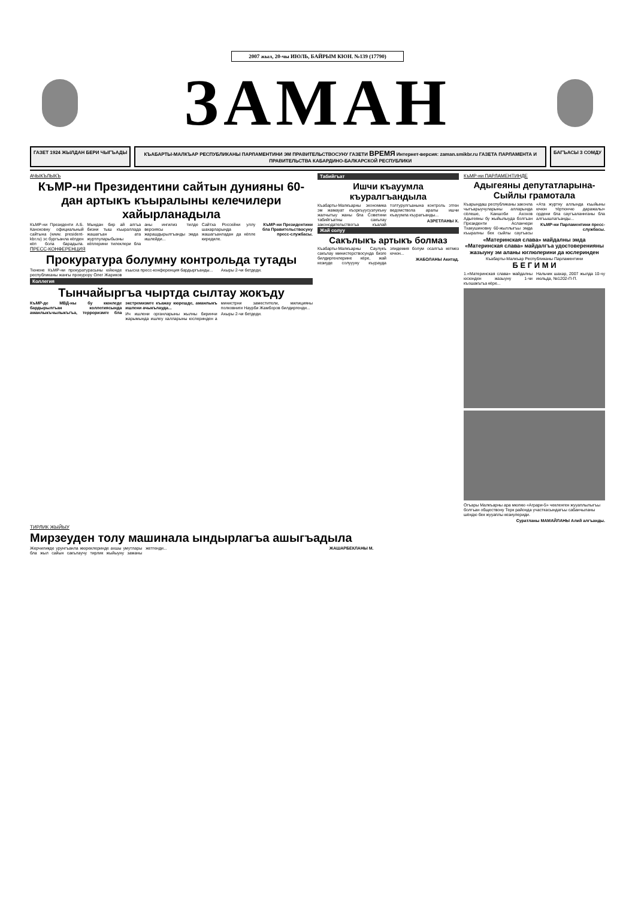2007 жыл, 20-чы ИЮЛЬ, БАЙРЫМ КЮН. №139 (17790)
ЗАМАН
ГАЗЕТ 1924 ЖЫЛДАН БЕРИ ЧЫГЪАДЫ КЪАБАРТЫ-МАЛКЪАР РЕСПУБЛИКАНЫ ПАРЛАМЕНТИНИ ЭМ ПРАВИТЕЛЬСТВОСУНУ ГАЗЕТИ ВРЕМЯ Интернет-версия: zaman.smikbr.ru ГАЗЕТА ПАРЛАМЕНТА И ПРАВИТЕЛЬСТВА КАБАРДИНО-БАЛКАРСКОЙ РЕСПУБЛИКИ
БАГЪАСЫ 3 СОМДУ
АЧЫКЪЛЫКЪ
КъМР-ни Президентини сайтын дунияны 60-дан артыкъ къыралыны келечилери хайырланадыла
КъМР-ни Президенти А.Б. Каноковну официальный сайтына (www. president-kbr.ru) эс бургъанла кёпден кёп бола барадыла. Мындан бир ай алгъа бизни тыш къыраллада жашагъан ата журтлуларыбызны кёплерини тилеклери бла аны ингилиз тилде версиясы жарашдырылгъанды эмда ишлейди...
Сайтха Россейни уллу шахарларында жашагъанладан да кёпле киредиле.
КъМР-ни Президентини бла Правительствосуну пресс-службасы.
ПРЕСС-КОНФЕРЕНЦИЯ
Прокуратура болумну контрольда тутады
Тюнене КъМР-ни прокуратурасыны юйюнде республиканы жангы прокурору Олег Жариков къысха пресс-конференция бардыргъанды...
Ахыры 2-чи бетдеди.
Коллегия
Тынчайыргъа чыртда сылтау жокъду
КъМР-де МВД-ны бу кюнледе бардырылгъан коллегиясында аманлыкъчылыкъгъа, терроризмге бла экстремизмге къажау кюрешде, аманлыкъ ишлени ачыкълауда...
Ич ишлени органларыны жылны биринчи жарымында ишлеу халларыны юслеринден а министрни заместители, милицияны полковниги Наурби Жамборов билдиргенди...
Ахыры 2-чи бетдеди.
Табийгъат
Ишчи къауумла къуралгъандыла
Къабарты-Малкъарны экономика эм жамауат къоркъуусузлукъну жалчытыу жаны бла Советини табийгъатны сакълау законодательствогъа къалай толтурулгъанына контроль этген ведомствола аралы ишчи къауумла къурагъанды...
АЗРЕТЛАНЫ Х.
Жай солуу
Сакълыкъ артыкъ болмаз
Къабарты-Малкъарны Саулукъ сакълау министерствосунда бизге билдиргенлерине кёре, жай кезиуде солуууну къурауда эпидемия болум осалгъа кетмез ючюн...
ЖАБОЛАНЫ Акитад.
КъМР-ни ПАРЛАМЕНТИНДЕ
Адыгеяны депутатларына- Сыйлы грамотала
Къарындаш республиканы законла чыгъарыучуларыны алларында сёлеше, Каншоби Ахохов Адыгеяны бу жыйылыуда болгъан Президенти Асланчери Тхакушиновну 60-жыллыгъы эмда къыралны бек сыйлы саугъасы «Ата журтну аллында къыйыны ючюн тёртюнчю даражалы» ордени бла саугъаланнганы бла алгъышлагъанды...
КъМР-ни Парламентини пресс-службасы.
«Материнская слава» майдалны эмда «Материнская слава» майдалгъа удостоверенияны жазыуну эм аланы юглюлерини да юслеринден
Къабарты-Малкъар Республиканы Парламентини
Б Е Г И М И
1.«Материнская слава» майдалны юсюнден жазыуну 1-чи къошакъгъа кёре...
Нальчик шахар, 2007 жылда 10-чу июльда, №1202-П-П.
Огъары Малкъарны ара мюлкю «Аграри-5» чекленген жууаплылыгъы болгъан обществону Терк районда участкасындагъы сабанчыланы шёндю бек жууаплы кезиулериди.
Суратланы МАМАЙЛАНЫ Алий алгъанды.
ТИРЛИК ЖЫЙЫУ
Мирзеуден толу машинала ындырлагъа ашыгъадыла
Жерчиликде урунгъанла жюреклеринде ахшы умутлары бла жыл сайын сакълаучу тирлик жыйыуну заманы жетгенди...
ЖАШАРБЕКЛАНЫ М.